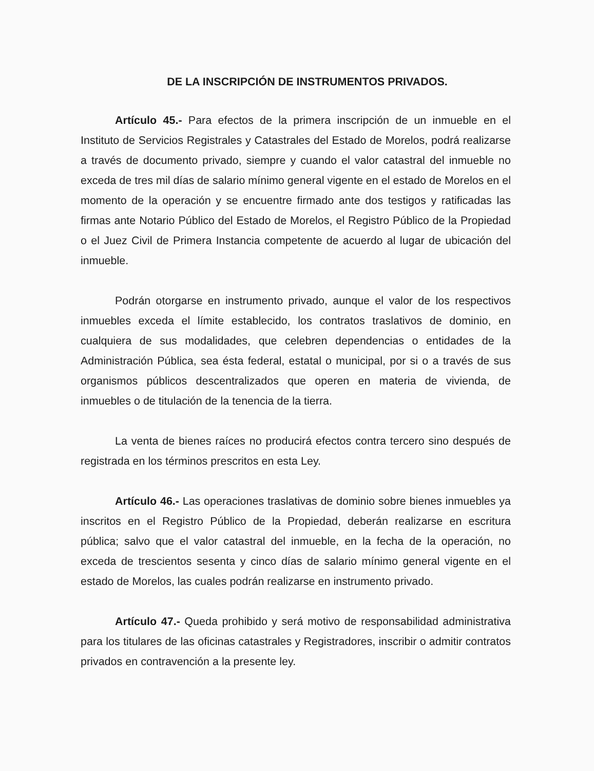DE LA INSCRIPCIÓN DE INSTRUMENTOS PRIVADOS.
Artículo 45.- Para efectos de la primera inscripción de un inmueble en el Instituto de Servicios Registrales y Catastrales del Estado de Morelos, podrá realizarse a través de documento privado, siempre y cuando el valor catastral del inmueble no exceda de tres mil días de salario mínimo general vigente en el estado de Morelos en el momento de la operación y se encuentre firmado ante dos testigos y ratificadas las firmas ante Notario Público del Estado de Morelos, el Registro Público de la Propiedad o el Juez Civil de Primera Instancia competente de acuerdo al lugar de ubicación del inmueble.
Podrán otorgarse en instrumento privado, aunque el valor de los respectivos inmuebles exceda el límite establecido, los contratos traslativos de dominio, en cualquiera de sus modalidades, que celebren dependencias o entidades de la Administración Pública, sea ésta federal, estatal o municipal, por si o a través de sus organismos públicos descentralizados que operen en materia de vivienda, de inmuebles o de titulación de la tenencia de la tierra.
La venta de bienes raíces no producirá efectos contra tercero sino después de registrada en los términos prescritos en esta Ley.
Artículo 46.- Las operaciones traslativas de dominio sobre bienes inmuebles ya inscritos en el Registro Público de la Propiedad, deberán realizarse en escritura pública; salvo que el valor catastral del inmueble, en la fecha de la operación, no exceda de trescientos sesenta y cinco días de salario mínimo general vigente en el estado de Morelos, las cuales podrán realizarse en instrumento privado.
Artículo 47.- Queda prohibido y será motivo de responsabilidad administrativa para los titulares de las oficinas catastrales y Registradores, inscribir o admitir contratos privados en contravención a la presente ley.